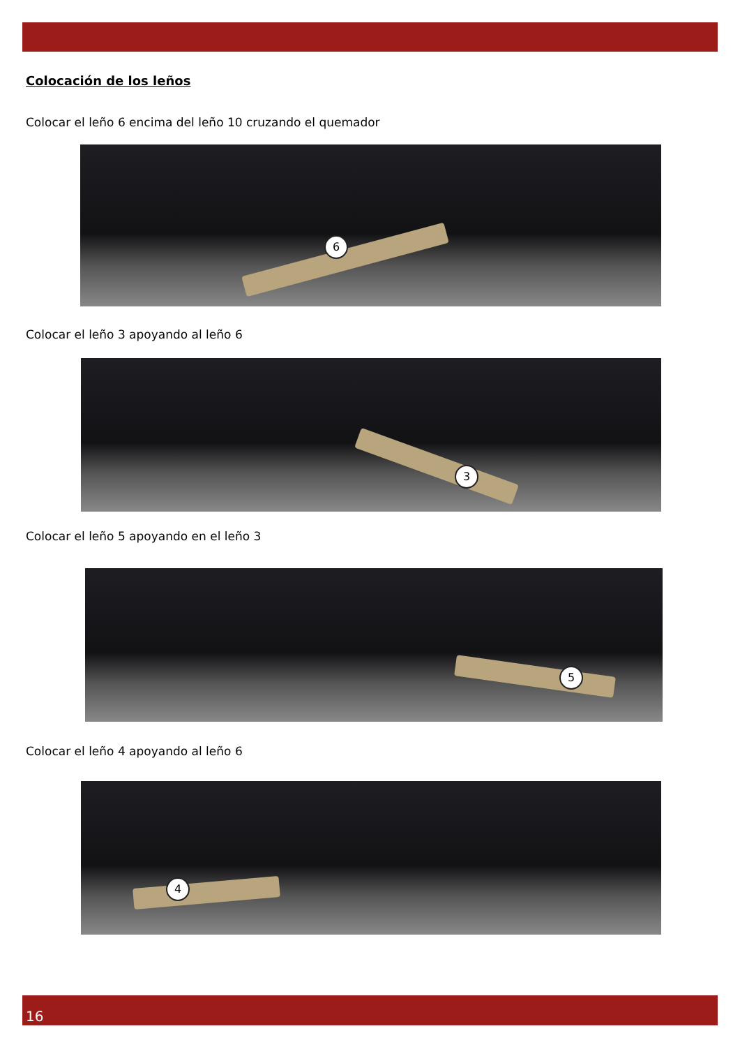Colocación de los leños
Colocar el leño 6 encima del leño 10 cruzando el quemador
6
Colocar el leño 3 apoyando al leño 6
3
Colocar el leño 5 apoyando en el leño 3
5
Colocar el leño 4 apoyando al leño 6
4
16